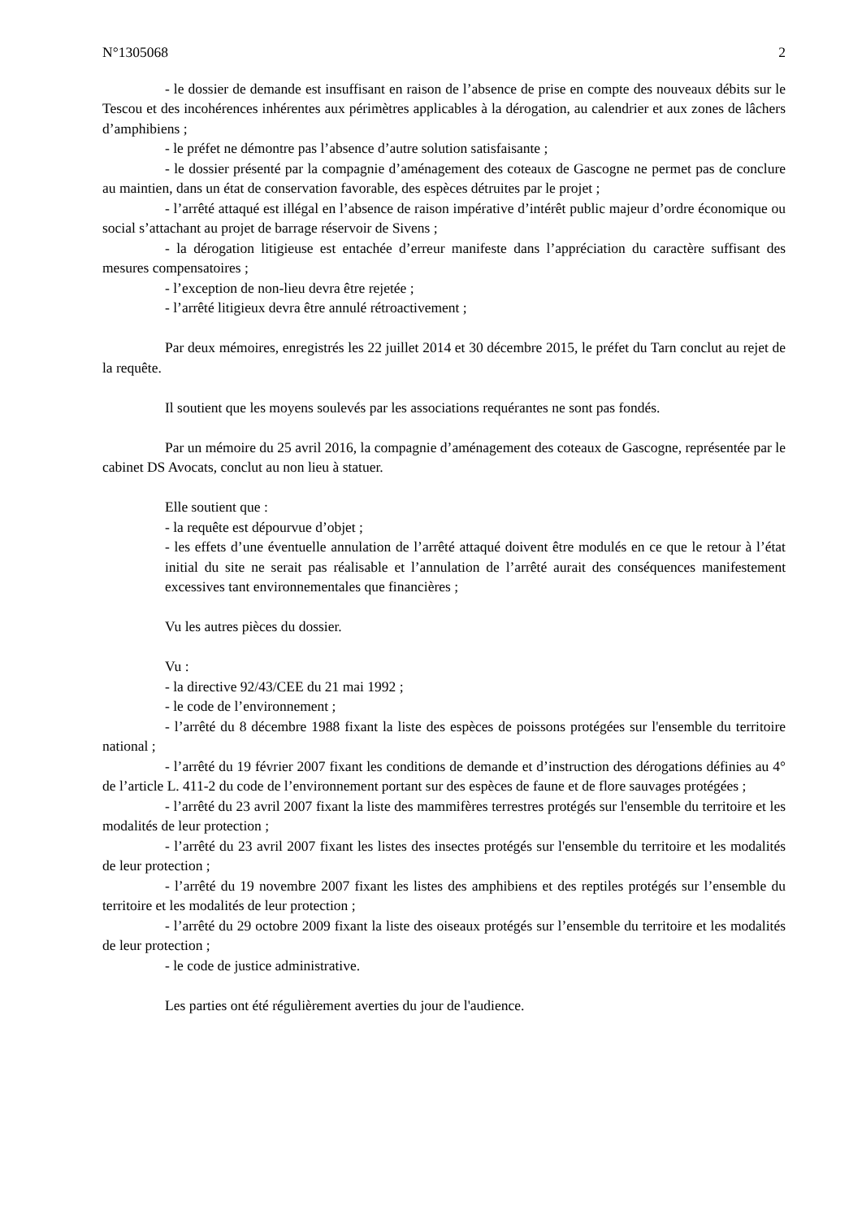N°1305068 2
- le dossier de demande est insuffisant en raison de l’absence de prise en compte des nouveaux débits sur le Tescou et des incohérences inhérentes aux périmètres applicables à la dérogation, au calendrier et aux zones de lâchers d’amphibiens ;
- le préfet ne démontre pas l’absence d’autre solution satisfaisante ;
- le dossier présenté par la compagnie d’aménagement des coteaux de Gascogne ne permet pas de conclure au maintien, dans un état de conservation favorable, des espèces détruites par le projet ;
- l’arrêté attaqué est illégal en l’absence de raison impérative d’intérêt public majeur d’ordre économique ou social s’attachant au projet de barrage réservoir de Sivens ;
- la dérogation litigieuse est entachée d’erreur manifeste dans l’appréciation du caractère suffisant des mesures compensatoires ;
- l’exception de non-lieu devra être rejetée ;
- l’arrêté litigieux devra être annulé rétroactivement ;
Par deux mémoires, enregistrés les 22 juillet 2014 et 30 décembre 2015, le préfet du Tarn conclut au rejet de la requête.
Il soutient que les moyens soulevés par les associations requérantes ne sont pas fondés.
Par un mémoire du 25 avril 2016, la compagnie d’aménagement des coteaux de Gascogne, représentée par le cabinet DS Avocats, conclut au non lieu à statuer.
Elle soutient que :
- la requête est dépourvue d’objet ;
- les effets d’une éventuelle annulation de l’arrêté attaqué doivent être modulés en ce que le retour à l’état initial du site ne serait pas réalisable et l’annulation de l’arrêté aurait des conséquences manifestement excessives tant environnementales que financières ;
Vu les autres pièces du dossier.
Vu :
- la directive 92/43/CEE du 21 mai 1992 ;
- le code de l’environnement ;
- l’arrêté du 8 décembre 1988 fixant la liste des espèces de poissons protégées sur l'ensemble du territoire national ;
- l’arrêté du 19 février 2007 fixant les conditions de demande et d’instruction des dérogations définies au 4° de l’article L. 411-2 du code de l’environnement portant sur des espèces de faune et de flore sauvages protégées ;
- l’arrêté du 23 avril 2007 fixant la liste des mammifères terrestres protégés sur l'ensemble du territoire et les modalités de leur protection ;
- l’arrêté du 23 avril 2007 fixant les listes des insectes protégés sur l'ensemble du territoire et les modalités de leur protection ;
- l’arrêté du 19 novembre 2007 fixant les listes des amphibiens et des reptiles protégés sur l’ensemble du territoire et les modalités de leur protection ;
- l’arrêté du 29 octobre 2009 fixant la liste des oiseaux protégés sur l’ensemble du territoire et les modalités de leur protection ;
- le code de justice administrative.
Les parties ont été régulièrement averties du jour de l'audience.